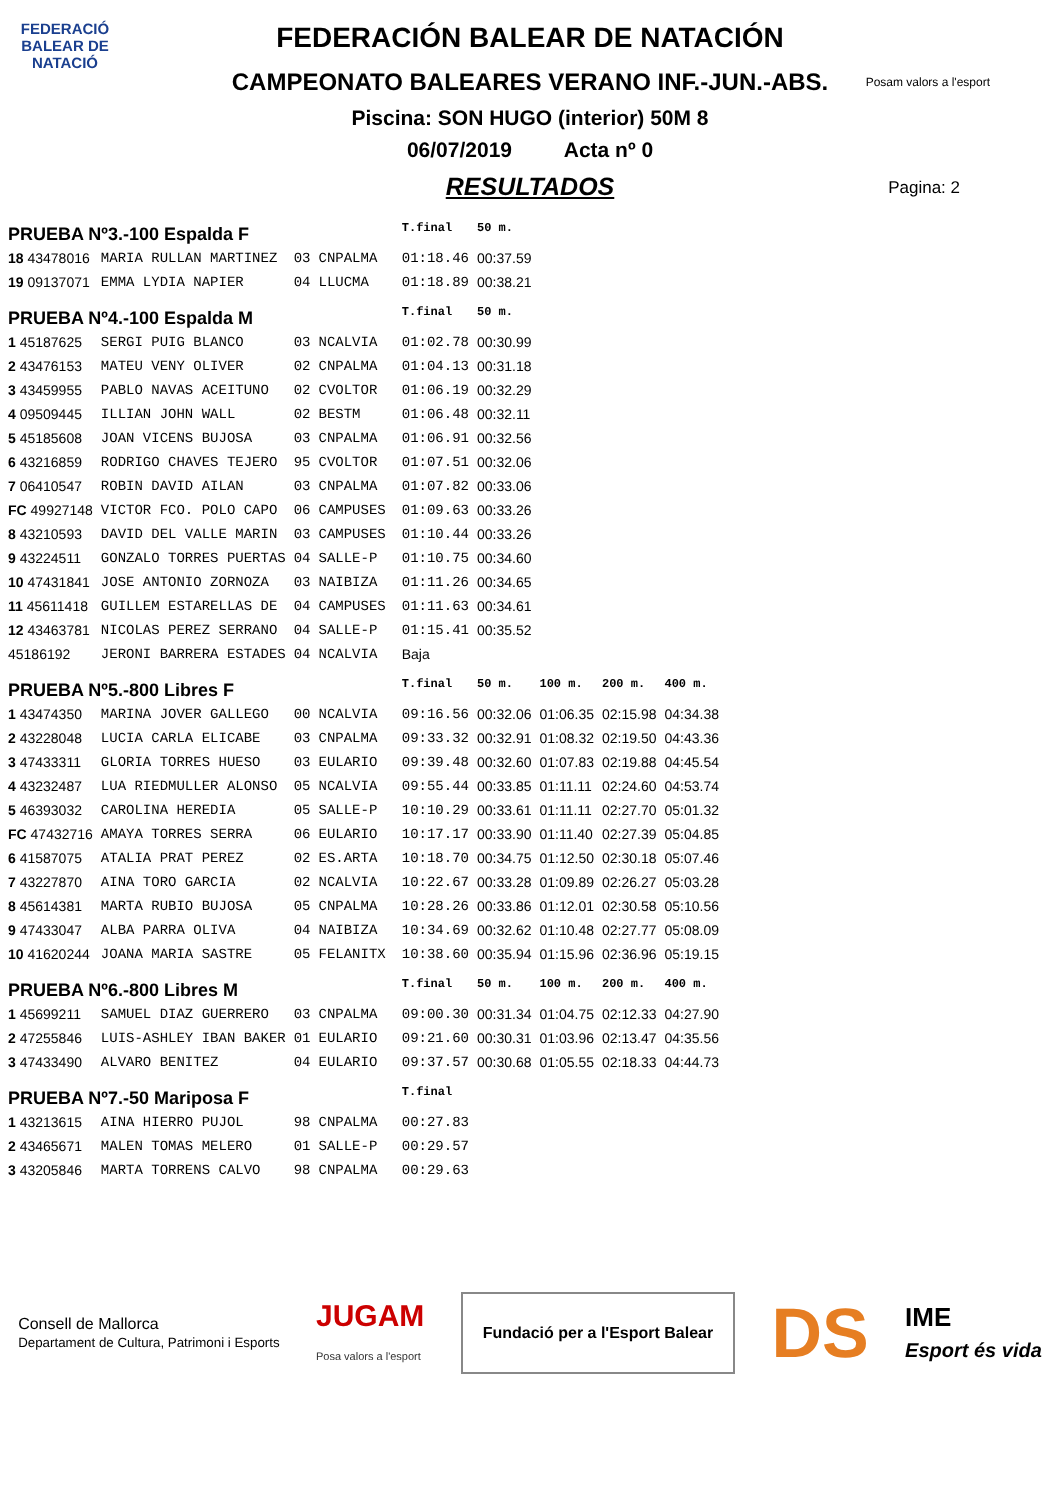FEDERACIÓ BALEAR DE NATACIÓ
Posam valors a l'esport
FEDERACIÓN BALEAR DE NATACIÓN
CAMPEONATO BALEARES VERANO INF.-JUN.-ABS.
Piscina: SON HUGO (interior) 50M 8
06/07/2019 Acta nº 0
RESULTADOS
Pagina: 2
| PRUEBA Nº3.-100 Espalda F | | | | | T.final | 50 m. | | | |
| 18 43478016 | MARIA RULLAN MARTINEZ | 03 | CNPALMA | | 01:18.46 | 00:37.59 | | | |
| 19 09137071 | EMMA LYDIA NAPIER | 04 | LLUCMA | | 01:18.89 | 00:38.21 | | | |
| PRUEBA Nº4.-100 Espalda M | | | | | T.final | 50 m. | | | |
| 1 45187625 | SERGI PUIG BLANCO | 03 | NCALVIA | | 01:02.78 | 00:30.99 | | | |
| 2 43476153 | MATEU VENY OLIVER | 02 | CNPALMA | | 01:04.13 | 00:31.18 | | | |
| 3 43459955 | PABLO NAVAS ACEITUNO | 02 | CVOLTOR | | 01:06.19 | 00:32.29 | | | |
| 4 09509445 | ILLIAN JOHN WALL | 02 | BESTM | | 01:06.48 | 00:32.11 | | | |
| 5 45185608 | JOAN VICENS BUJOSA | 03 | CNPALMA | | 01:06.91 | 00:32.56 | | | |
| 6 43216859 | RODRIGO CHAVES TEJERO | 95 | CVOLTOR | | 01:07.51 | 00:32.06 | | | |
| 7 06410547 | ROBIN DAVID AILAN | 03 | CNPALMA | | 01:07.82 | 00:33.06 | | | |
| FC 49927148 | VICTOR FCO. POLO CAPO | 06 | CAMPUSES | | 01:09.63 | 00:33.26 | | | |
| 8 43210593 | DAVID DEL VALLE MARIN | 03 | CAMPUSES | | 01:10.44 | 00:33.26 | | | |
| 9 43224511 | GONZALO TORRES PUERTAS | 04 | SALLE-P | | 01:10.75 | 00:34.60 | | | |
| 10 47431841 | JOSE ANTONIO ZORNOZA | 03 | NAIBIZA | | 01:11.26 | 00:34.65 | | | |
| 11 45611418 | GUILLEM ESTARELLAS DE | 04 | CAMPUSES | | 01:11.63 | 00:34.61 | | | |
| 12 43463781 | NICOLAS PEREZ SERRANO | 04 | SALLE-P | | 01:15.41 | 00:35.52 | | | |
| 45186192 | JERONI BARRERA ESTADES | 04 | NCALVIA | | Baja | | | | |
| PRUEBA Nº5.-800 Libres F | | | | | T.final | 50 m. | 100 m. | 200 m. | 400 m. |
| 1 43474350 | MARINA JOVER GALLEGO | 00 | NCALVIA | | 09:16.56 | 00:32.06 | 01:06.35 | 02:15.98 | 04:34.38 |
| 2 43228048 | LUCIA CARLA ELICABE | 03 | CNPALMA | | 09:33.32 | 00:32.91 | 01:08.32 | 02:19.50 | 04:43.36 |
| 3 47433311 | GLORIA TORRES HUESO | 03 | EULARIO | | 09:39.48 | 00:32.60 | 01:07.83 | 02:19.88 | 04:45.54 |
| 4 43232487 | LUA RIEDMULLER ALONSO | 05 | NCALVIA | | 09:55.44 | 00:33.85 | 01:11.11 | 02:24.60 | 04:53.74 |
| 5 46393032 | CAROLINA HEREDIA | 05 | SALLE-P | | 10:10.29 | 00:33.61 | 01:11.11 | 02:27.70 | 05:01.32 |
| FC 47432716 | AMAYA TORRES SERRA | 06 | EULARIO | | 10:17.17 | 00:33.90 | 01:11.40 | 02:27.39 | 05:04.85 |
| 6 41587075 | ATALIA PRAT PEREZ | 02 | ES.ARTA | | 10:18.70 | 00:34.75 | 01:12.50 | 02:30.18 | 05:07.46 |
| 7 43227870 | AINA TORO GARCIA | 02 | NCALVIA | | 10:22.67 | 00:33.28 | 01:09.89 | 02:26.27 | 05:03.28 |
| 8 45614381 | MARTA RUBIO BUJOSA | 05 | CNPALMA | | 10:28.26 | 00:33.86 | 01:12.01 | 02:30.58 | 05:10.56 |
| 9 47433047 | ALBA PARRA OLIVA | 04 | NAIBIZA | | 10:34.69 | 00:32.62 | 01:10.48 | 02:27.77 | 05:08.09 |
| 10 41620244 | JOANA MARIA SASTRE | 05 | FELANITX | | 10:38.60 | 00:35.94 | 01:15.96 | 02:36.96 | 05:19.15 |
| PRUEBA Nº6.-800 Libres M | | | | | T.final | 50 m. | 100 m. | 200 m. | 400 m. |
| 1 45699211 | SAMUEL DIAZ GUERRERO | 03 | CNPALMA | | 09:00.30 | 00:31.34 | 01:04.75 | 02:12.33 | 04:27.90 |
| 2 47255846 | LUIS-ASHLEY IBAN BAKER | 01 | EULARIO | | 09:21.60 | 00:30.31 | 01:03.96 | 02:13.47 | 04:35.56 |
| 3 47433490 | ALVARO BENITEZ | 04 | EULARIO | | 09:37.57 | 00:30.68 | 01:05.55 | 02:18.33 | 04:44.73 |
| PRUEBA Nº7.-50 Mariposa F | | | | | T.final | | | | |
| 1 43213615 | AINA HIERRO PUJOL | 98 | CNPALMA | | 00:27.83 | | | | |
| 2 43465671 | MALEN TOMAS MELERO | 01 | SALLE-P | | 00:29.57 | | | | |
| 3 43205846 | MARTA TORRENS CALVO | 98 | CNPALMA | | 00:29.63 | | | | |
Consell de Mallorca
Departament de Cultura, Patrimoni i Esports
JUGAM
Posa valors a l'esport
Fundació per a l'Esport Balear
DS
IME
Esport és vida